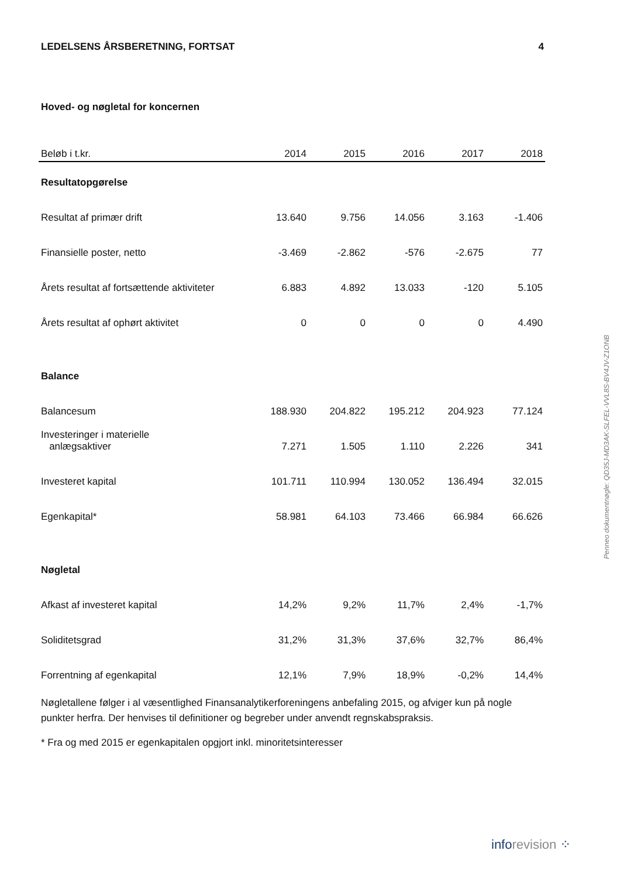LEDELSENS ÅRSBERETNING, FORTSAT
4
Hoved- og nøgletal for koncernen
| Beløb i t.kr. | 2014 | 2015 | 2016 | 2017 | 2018 |
| --- | --- | --- | --- | --- | --- |
| Resultatopgørelse | | | | | |
| Resultat af primær drift | 13.640 | 9.756 | 14.056 | 3.163 | -1.406 |
| Finansielle poster, netto | -3.469 | -2.862 | -576 | -2.675 | 77 |
| Årets resultat af fortsættende aktiviteter | 6.883 | 4.892 | 13.033 | -120 | 5.105 |
| Årets resultat af ophørt aktivitet | 0 | 0 | 0 | 0 | 4.490 |
| Balance | | | | | |
| Balancesum | 188.930 | 204.822 | 195.212 | 204.923 | 77.124 |
| Investeringer i materielle anlægsaktiver | 7.271 | 1.505 | 1.110 | 2.226 | 341 |
| Investeret kapital | 101.711 | 110.994 | 130.052 | 136.494 | 32.015 |
| Egenkapital* | 58.981 | 64.103 | 73.466 | 66.984 | 66.626 |
| Nøgletal | | | | | |
| Afkast af investeret kapital | 14,2% | 9,2% | 11,7% | 2,4% | -1,7% |
| Soliditetsgrad | 31,2% | 31,3% | 37,6% | 32,7% | 86,4% |
| Forrentning af egenkapital | 12,1% | 7,9% | 18,9% | -0,2% | 14,4% |
Nøgletallene følger i al væsentlighed Finansanalytikerforeningens anbefaling 2015, og afviger kun på nogle punkter herfra. Der henvises til definitioner og begreber under anvendt regnskabspraksis.
* Fra og med 2015 er egenkapitalen opgjort inkl. minoritetsinteresser
Penneo dokumentnøgle: QD35J-MD3AK-SLFEL-VVL8S-BV4JV-Z1ONB
inforevision ⁘